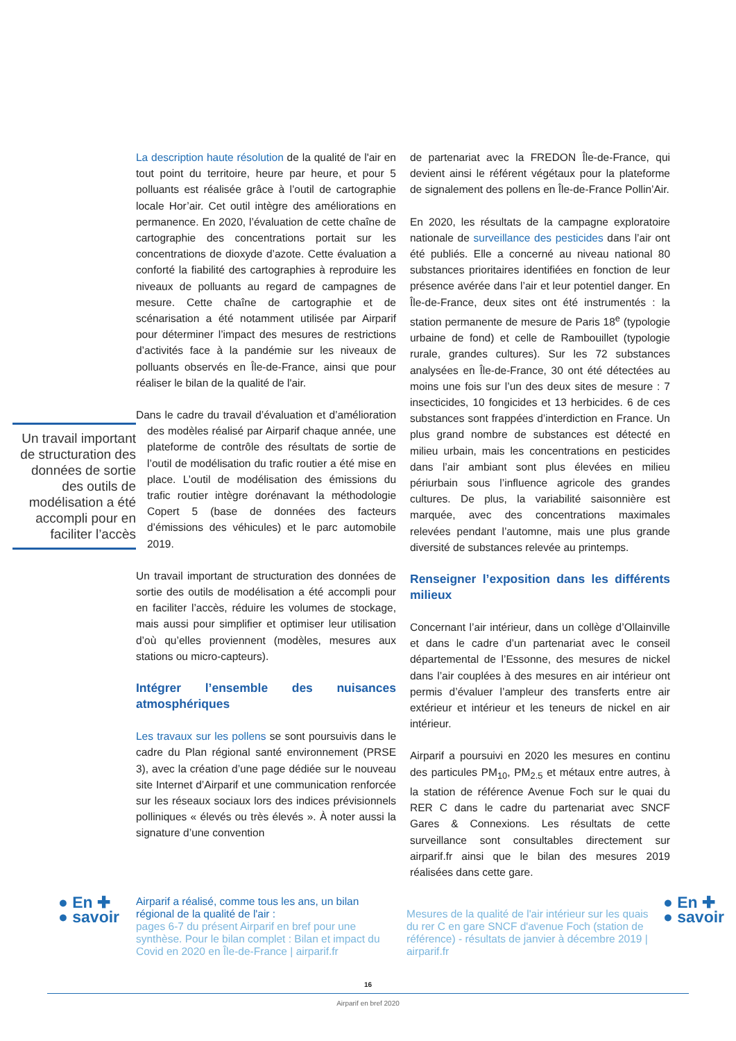La description haute résolution de la qualité de l'air en tout point du territoire, heure par heure, et pour 5 polluants est réalisée grâce à l’outil de cartographie locale Hor’air. Cet outil intègre des améliorations en permanence. En 2020, l’évaluation de cette chaîne de cartographie des concentrations portait sur les concentrations de dioxyde d’azote. Cette évaluation a conforté la fiabilité des cartographies à reproduire les niveaux de polluants au regard de campagnes de mesure. Cette chaîne de cartographie et de scénarisation a été notamment utilisée par Airparif pour déterminer l’impact des mesures de restrictions d’activités face à la pandémie sur les niveaux de polluants observés en Île-de-France, ainsi que pour réaliser le bilan de la qualité de l'air.
Dans le cadre du travail d’évaluation et d’amélioration des modèles réalisé par Airparif chaque année, Un travail important de structuration des données de sortie des outils de modélisation a été accompli pour en faciliter l’accès une plateforme de contrôle des résultats de sortie de l’outil de modélisation du trafic routier a été mise en place. L’outil de modélisation des émissions du trafic routier intègre dorénavant la méthodologie Copert 5 (base de données des facteurs d’émissions des véhicules) et le parc automobile 2019.
Un travail important de structuration des données de sortie des outils de modélisation a été accompli pour en faciliter l’accès, réduire les volumes de stockage, mais aussi pour simplifier et optimiser leur utilisation d’où qu’elles proviennent (modèles, mesures aux stations ou micro-capteurs).
Intégrer l’ensemble des nuisances atmosphériques
Les travaux sur les pollens se sont poursuivis dans le cadre du Plan régional santé environnement (PRSE 3), avec la création d’une page dédiée sur le nouveau site Internet d’Airparif et une communication renforcée sur les réseaux sociaux lors des indices prévisionnels polliniques « élevés ou très élevés ». À noter aussi la signature d’une convention
de partenariat avec la FREDON Île-de-France, qui devient ainsi le référent végétaux pour la plateforme de signalement des pollens en Île-de-France Pollin’Air.
En 2020, les résultats de la campagne exploratoire nationale de surveillance des pesticides dans l’air ont été publiés. Elle a concerné au niveau national 80 substances prioritaires identifiées en fonction de leur présence avérée dans l’air et leur potentiel danger. En Île-de-France, deux sites ont été instrumentés : la station permanente de mesure de Paris 18<sup>e</sup> (typologie urbaine de fond) et celle de Rambouillet (typologie rurale, grandes cultures). Sur les 72 substances analysées en Île-de-France, 30 ont été détectées au moins une fois sur l’un des deux sites de mesure : 7 insecticides, 10 fongicides et 13 herbicides. 6 de ces substances sont frappées d’interdiction en France. Un plus grand nombre de substances est détecté en milieu urbain, mais les concentrations en pesticides dans l’air ambiant sont plus élevées en milieu périurbain sous l’influence agricole des grandes cultures. De plus, la variabilité saisonnière est marquée, avec des concentrations maximales relevées pendant l’automne, mais une plus grande diversité de substances relevée au printemps.
Renseigner l’exposition dans les différents milieux
Concernant l’air intérieur, dans un collège d’Ollainville et dans le cadre d’un partenariat avec le conseil départemental de l’Essonne, des mesures de nickel dans l’air couplées à des mesures en air intérieur ont permis d’évaluer l’ampleur des transferts entre air extérieur et intérieur et les teneurs de nickel en air intérieur.
Airparif a poursuivi en 2020 les mesures en continu des particules PM<sub>10</sub>, PM<sub>2.5</sub> et métaux entre autres, à la station de référence Avenue Foch sur le quai du RER C dans le cadre du partenariat avec SNCF Gares & Connexions. Les résultats de cette surveillance sont consultables directement sur airparif.fr ainsi que le bilan des mesures 2019 réalisées dans cette gare.
● En ✚
● savoir
Airparif a réalisé, comme tous les ans, un bilan régional de la qualité de l'air :
pages 6-7 du présent Airparif en bref pour une synthèse. Pour le bilan complet : Bilan et impact du Covid en 2020 en Île-de-France | airparif.fr
Mesures de la qualité de l'air intérieur sur les quais du rer C en gare SNCF d'avenue Foch (station de référence) - résultats de janvier à décembre 2019 | airparif.fr
● En ✚
● savoir
16
Airparif en bref 2020